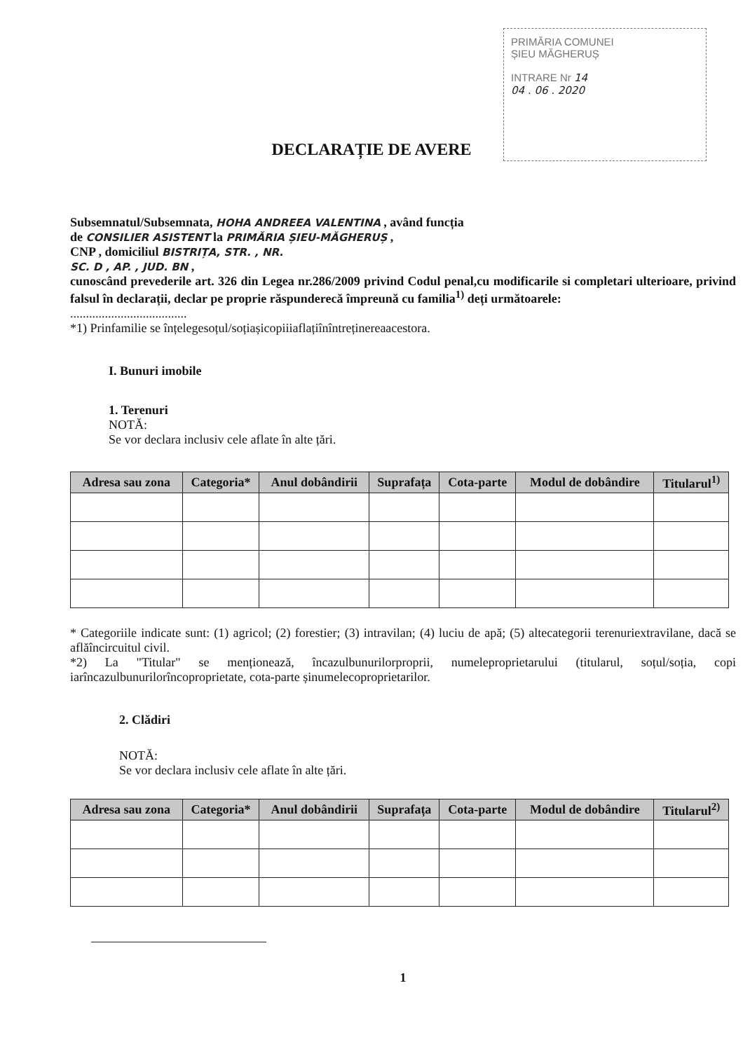PRIMĂRIA COMUNEI
ȘIEU MĂGHERUȘ
INTRARE Nr 14
04 . 06 . 2020
DECLARAȚIE DE AVERE
Subsemnatul/Subsemnata, HOHA ANDREEA VALENTINA , având funcția
de CONSILIER ASISTENT la PRIMĂRIA ȘIEU-MĂGHERUȘ ,
CNP , domiciliul BISTRIȚA, STR. , NR.
SC. D , AP. , JUD. BN ,
cunoscând prevederile art. 326 din Legea nr.286/2009 privind Codul penal,cu modificarile si completari ulterioare, privind falsul în declarații, declar pe proprie răspunderecă împreună cu familia<sup>1)</sup> deți următoarele:
.....................................
*1) Prinfamilie se înțelegesoțul/soțiașicopiiiaflațiînîntreținereaacestora.
I. Bunuri imobile
1. Terenuri
NOTĂ:
Se vor declara inclusiv cele aflate în alte țări.
| Adresa sau zona | Categoria* | Anul dobândirii | Suprafața | Cota-parte | Modul de dobândire | Titularul<sup>1)</sup> |
| --- | --- | --- | --- | --- | --- | --- |
* Categoriile indicate sunt: (1) agricol; (2) forestier; (3) intravilan; (4) luciu de apă; (5) altecategorii terenuriextravilane, dacă se aflăîncircuitul civil.
*2) La "Titular" se menționează, încazulbunurilorproprii, numeleproprietarului (titularul, soțul/soția, copi iarîncazulbunurilorîncoproprietate, cota-parte șinumelecoproprietarilor.
2. Clădiri
NOTĂ:
Se vor declara inclusiv cele aflate în alte țări.
| Adresa sau zona | Categoria* | Anul dobândirii | Suprafața | Cota-parte | Modul de dobândire | Titularul<sup>2)</sup> |
| --- | --- | --- | --- | --- | --- | --- |
1